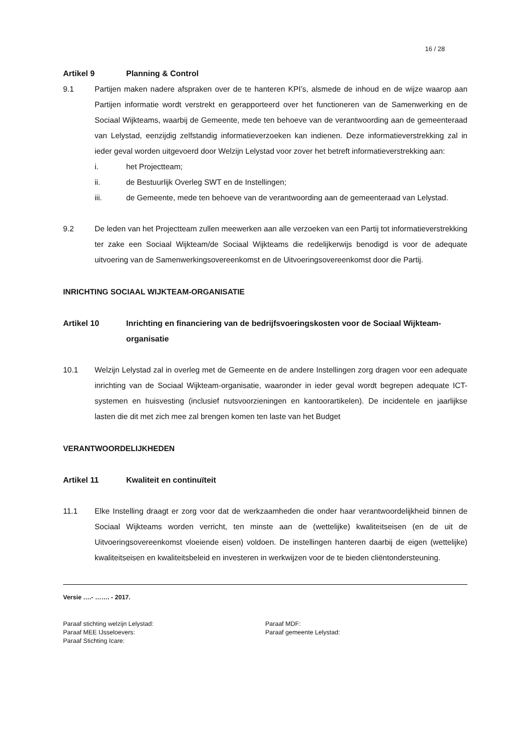16 / 28
Artikel 9 Planning & Control
9.1 Partijen maken nadere afspraken over de te hanteren KPI’s, alsmede de inhoud en de wijze waarop aan Partijen informatie wordt verstrekt en gerapporteerd over het functioneren van de Samenwerking en de Sociaal Wijkteams, waarbij de Gemeente, mede ten behoeve van de verantwoording aan de gemeenteraad van Lelystad, eenzijdig zelfstandig informatieverzoeken kan indienen. Deze informatieverstrekking zal in ieder geval worden uitgevoerd door Welzijn Lelystad voor zover het betreft informatieverstrekking aan:
i. het Projectteam;
ii. de Bestuurlijk Overleg SWT en de Instellingen;
iii. de Gemeente, mede ten behoeve van de verantwoording aan de gemeenteraad van Lelystad.
9.2 De leden van het Projectteam zullen meewerken aan alle verzoeken van een Partij tot informatieverstrekking ter zake een Sociaal Wijkteam/de Sociaal Wijkteams die redelijkerwijs benodigd is voor de adequate uitvoering van de Samenwerkingsovereenkomst en de Uitvoeringsovereenkomst door die Partij.
INRICHTING SOCIAAL WIJKTEAM-ORGANISATIE
Artikel 10 Inrichting en financiering van de bedrijfsvoeringskosten voor de Sociaal Wijkteam-organisatie
10.1 Welzijn Lelystad zal in overleg met de Gemeente en de andere Instellingen zorg dragen voor een adequate inrichting van de Sociaal Wijkteam-organisatie, waaronder in ieder geval wordt begrepen adequate ICT-systemen en huisvesting (inclusief nutsvoorzieningen en kantoorartikelen). De incidentele en jaarlijkse lasten die dit met zich mee zal brengen komen ten laste van het Budget
VERANTWOORDELIJKHEDEN
Artikel 11 Kwaliteit en continuïteit
11.1 Elke Instelling draagt er zorg voor dat de werkzaamheden die onder haar verantwoordelijkheid binnen de Sociaal Wijkteams worden verricht, ten minste aan de (wettelijke) kwaliteitseisen (en de uit de Uitvoeringsovereenkomst vloeiende eisen) voldoen. De instellingen hanteren daarbij de eigen (wettelijke) kwaliteitseisen en kwaliteitsbeleid en investeren in werkwijzen voor de te bieden cliëntondersteuning.
Versie ….- ……. - 2017.
Paraaf stichting welzijn Lelystad:
Paraaf MEE IJsseloevers:
Paraaf Stichting Icare:
Paraaf MDF:
Paraaf gemeente Lelystad: